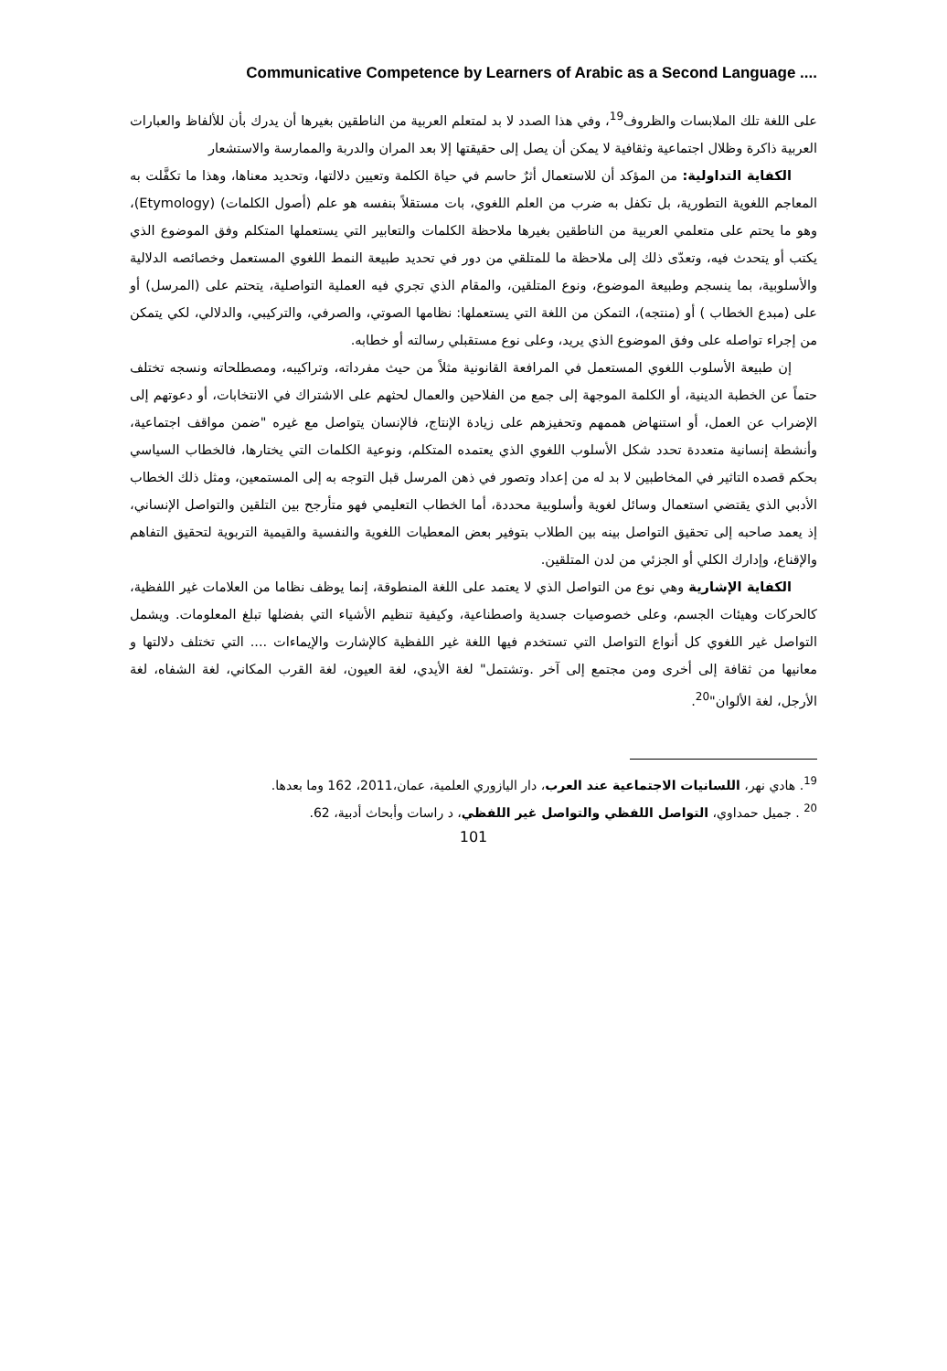Communicative Competence by Learners of Arabic as a Second Language ....
على اللغة تلك الملابسات والظروف<sup>19</sup>، وفي هذا الصدد لا بد لمتعلم العربية من الناطقين بغيرها أن يدرك بأن للألفاظ والعبارات العربية ذاكرة وظلال اجتماعية وثقافية لا يمكن أن يصل إلى حقيقتها إلا بعد المران والدربة والممارسة والاستشعار
الكفاية التداولية: من المؤكد أن للاستعمال أثرٌ حاسم في حياة الكلمة وتعيين دلالتها، وتحديد معناها، وهذا ما تكفَّلت به المعاجم اللغوية التطورية، بل تكفل به ضرب من العلم اللغوي، بات مستقلاً بنفسه هو علم (أصول الكلمات) (Etymology)، وهو ما يحتم على متعلمي العربية من الناطقين بغيرها ملاحظة الكلمات والتعابير التي يستعملها المتكلم وفق الموضوع الذي يكتب أو يتحدث فيه، وتعدّى ذلك إلى ملاحظة ما للمتلقي من دور في تحديد طبيعة النمط اللغوي المستعمل وخصائصه الدلالية والأسلوبية، بما ينسجم وطبيعة الموضوع، ونوع المتلقين، والمقام الذي تجري فيه العملية التواصلية، يتحتم على (المرسل) أو على (مبدع الخطاب ) أو (منتجه)، التمكن من اللغة التي يستعملها: نظامها الصوتي، والصرفي، والتركيبي، والدلالي، لكي يتمكن من إجراء تواصله على وفق الموضوع الذي يريد، وعلى نوع مستقبلي رسالته أو خطابه.
إن طبيعة الأسلوب اللغوي المستعمل في المرافعة القانونية مثلاً من حيث مفرداته، وتراكيبه، ومصطلحاته ونسجه تختلف حتماً عن الخطبة الدينية، أو الكلمة الموجهة إلى جمع من الفلاحين والعمال لحثهم على الاشتراك في الانتخابات، أو دعوتهم إلى الإضراب عن العمل، أو استنهاض هممهم وتحفيزهم على زيادة الإنتاج، فالإنسان يتواصل مع غيره "ضمن مواقف اجتماعية، وأنشطة إنسانية متعددة تحدد شكل الأسلوب اللغوي الذي يعتمده المتكلم، ونوعية الكلمات التي يختارها، فالخطاب السياسي بحكم قصده التاثير في المخاطبين لا بد له من إعداد وتصور في ذهن المرسل قبل التوجه به إلى المستمعين، ومثل ذلك الخطاب الأدبي الذي يقتضي استعمال وسائل لغوية وأسلوبية محددة، أما الخطاب التعليمي فهو متأرجح بين التلقين والتواصل الإنساني، إذ يعمد صاحبه إلى تحقيق التواصل بينه بين الطلاب بتوفير بعض المعطيات اللغوية والنفسية والقيمية التربوية لتحقيق التفاهم والإقناع، وإدارك الكلي أو الجزئي من لدن المتلقين.
الكفاية الإشارية وهي نوع من التواصل الذي لا يعتمد على اللغة المنطوقة، إنما يوظف نظاما من العلامات غير اللفظية، كالحركات وهيئات الجسم، وعلى خصوصيات جسدية واصطناعية، وكيفية تنظيم الأشياء التي بفضلها تبلغ المعلومات. ويشمل التواصل غير اللغوي كل أنواع التواصل التي تستخدم فيها اللغة غير اللفظية كالإشارت والإيماءات .... التي تختلف دلالتها و معانيها من ثقافة إلى أخرى ومن مجتمع إلى آخر .وتشتمل" لغة الأيدي، لغة العيون، لغة القرب المكاني، لغة الشفاه، لغة الأرجل، لغة الألوان"<sup>20</sup>.
<sup>19</sup>. هادي نهر، اللسانيات الاجتماعية عند العرب، دار اليازوري العلمية، عمان،2011، 162 وما بعدها.
<sup>20</sup> . جميل حمداوي، التواصل اللفظي والتواصل غير اللفظي، د راسات وأبحاث أدبية، 62.
101